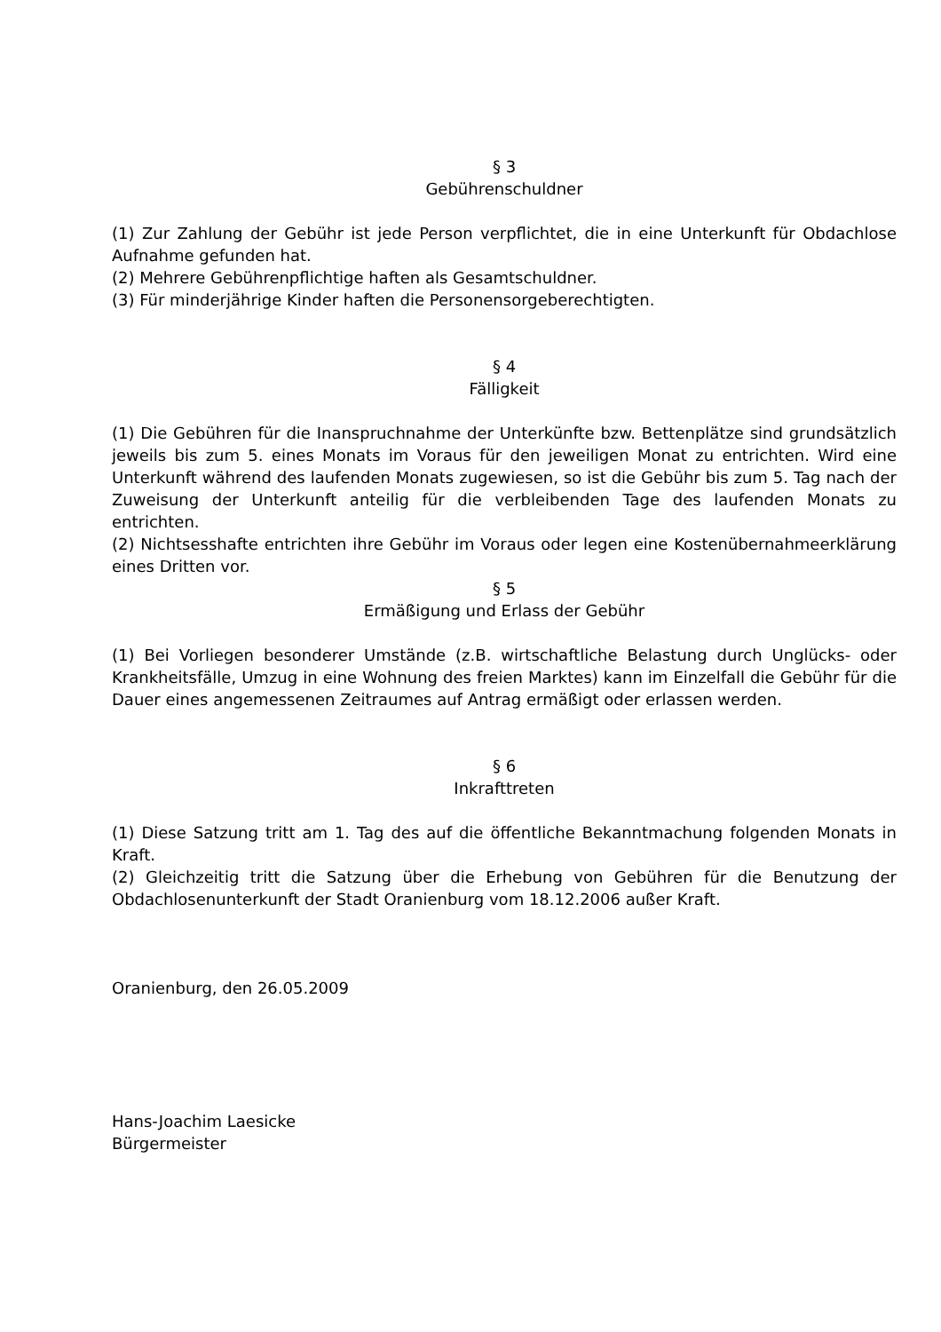§ 3
Gebührenschuldner
(1) Zur Zahlung der Gebühr ist jede Person verpflichtet, die in eine Unterkunft für Obdachlose Aufnahme gefunden hat.
(2) Mehrere Gebührenpflichtige haften als Gesamtschuldner.
(3) Für minderjährige Kinder haften die Personensorgeberechtigten.
§ 4
Fälligkeit
(1) Die Gebühren für die Inanspruchnahme der Unterkünfte bzw. Bettenplätze sind grundsätzlich jeweils bis zum 5. eines Monats im Voraus für den jeweiligen Monat zu entrichten. Wird eine Unterkunft während des laufenden Monats zugewiesen, so ist die Gebühr bis zum 5. Tag nach der Zuweisung der Unterkunft anteilig für die verbleibenden Tage des laufenden Monats zu entrichten.
(2) Nichtsesshafte entrichten ihre Gebühr im Voraus oder legen eine Kostenübernahmeerklärung eines Dritten vor.
§ 5
Ermäßigung und Erlass der Gebühr
(1) Bei Vorliegen besonderer Umstände (z.B. wirtschaftliche Belastung durch Unglücks- oder Krankheitsfälle, Umzug in eine Wohnung des freien Marktes) kann im Einzelfall die Gebühr für die Dauer eines angemessenen Zeitraumes auf Antrag ermäßigt oder erlassen werden.
§ 6
Inkrafttreten
(1) Diese Satzung tritt am 1. Tag des auf die öffentliche Bekanntmachung folgenden Monats in Kraft.
(2) Gleichzeitig tritt die Satzung über die Erhebung von Gebühren für die Benutzung der Obdachlosenunterkunft der Stadt Oranienburg vom 18.12.2006 außer Kraft.
Oranienburg, den 26.05.2009
Hans-Joachim Laesicke
Bürgermeister